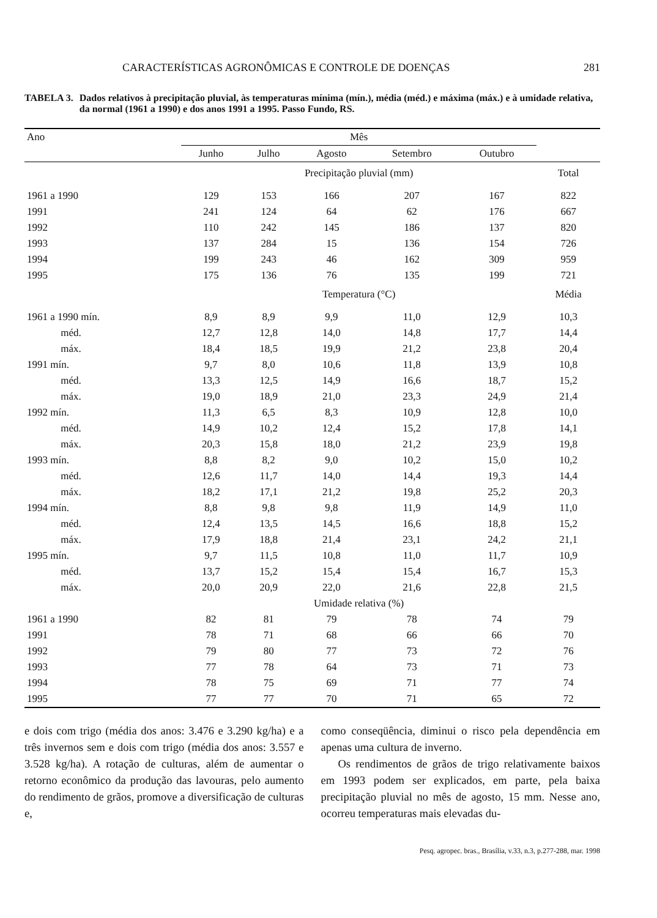CARACTERÍSTICAS AGRONÔMICAS E CONTROLE DE DOENÇAS 281
TABELA 3. Dados relativos à precipitação pluvial, às temperaturas mínima (mín.), média (méd.) e máxima (máx.) e à umidade relativa, da normal (1961 a 1990) e dos anos 1991 a 1995. Passo Fundo, RS.
| Ano | Mês | | | | | |
| --- | --- | --- | --- | --- | --- | --- |
| | Junho | Julho | Agosto | Setembro | Outubro | |
| | Precipitação pluvial (mm) | | | | | Total |
| 1961 a 1990 | 129 | 153 | 166 | 207 | 167 | 822 |
| 1991 | 241 | 124 | 64 | 62 | 176 | 667 |
| 1992 | 110 | 242 | 145 | 186 | 137 | 820 |
| 1993 | 137 | 284 | 15 | 136 | 154 | 726 |
| 1994 | 199 | 243 | 46 | 162 | 309 | 959 |
| 1995 | 175 | 136 | 76 | 135 | 199 | 721 |
| | Temperatura (°C) | | | | | Média |
| 1961 a 1990 mín. | 8,9 | 8,9 | 9,9 | 11,0 | 12,9 | 10,3 |
| méd. | 12,7 | 12,8 | 14,0 | 14,8 | 17,7 | 14,4 |
| máx. | 18,4 | 18,5 | 19,9 | 21,2 | 23,8 | 20,4 |
| 1991 mín. | 9,7 | 8,0 | 10,6 | 11,8 | 13,9 | 10,8 |
| méd. | 13,3 | 12,5 | 14,9 | 16,6 | 18,7 | 15,2 |
| máx. | 19,0 | 18,9 | 21,0 | 23,3 | 24,9 | 21,4 |
| 1992 mín. | 11,3 | 6,5 | 8,3 | 10,9 | 12,8 | 10,0 |
| méd. | 14,9 | 10,2 | 12,4 | 15,2 | 17,8 | 14,1 |
| máx. | 20,3 | 15,8 | 18,0 | 21,2 | 23,9 | 19,8 |
| 1993 mín. | 8,8 | 8,2 | 9,0 | 10,2 | 15,0 | 10,2 |
| méd. | 12,6 | 11,7 | 14,0 | 14,4 | 19,3 | 14,4 |
| máx. | 18,2 | 17,1 | 21,2 | 19,8 | 25,2 | 20,3 |
| 1994 mín. | 8,8 | 9,8 | 9,8 | 11,9 | 14,9 | 11,0 |
| méd. | 12,4 | 13,5 | 14,5 | 16,6 | 18,8 | 15,2 |
| máx. | 17,9 | 18,8 | 21,4 | 23,1 | 24,2 | 21,1 |
| 1995 mín. | 9,7 | 11,5 | 10,8 | 11,0 | 11,7 | 10,9 |
| méd. | 13,7 | 15,2 | 15,4 | 15,4 | 16,7 | 15,3 |
| máx. | 20,0 | 20,9 | 22,0 | 21,6 | 22,8 | 21,5 |
| | Umidade relativa (%) | | | | | |
| 1961 a 1990 | 82 | 81 | 79 | 78 | 74 | 79 |
| 1991 | 78 | 71 | 68 | 66 | 66 | 70 |
| 1992 | 79 | 80 | 77 | 73 | 72 | 76 |
| 1993 | 77 | 78 | 64 | 73 | 71 | 73 |
| 1994 | 78 | 75 | 69 | 71 | 77 | 74 |
| 1995 | 77 | 77 | 70 | 71 | 65 | 72 |
e dois com trigo (média dos anos: 3.476 e 3.290 kg/ha) e a três invernos sem e dois com trigo (média dos anos: 3.557 e 3.528 kg/ha). A rotação de culturas, além de aumentar o retorno econômico da produção das lavouras, pelo aumento do rendimento de grãos, promove a diversificação de culturas e,
como conseqüência, diminui o risco pela dependência em apenas uma cultura de inverno.
Os rendimentos de grãos de trigo relativamente baixos em 1993 podem ser explicados, em parte, pela baixa precipitação pluvial no mês de agosto, 15 mm. Nesse ano, ocorreu temperaturas mais elevadas du-
Pesq. agropec. bras., Brasília, v.33, n.3, p.277-288, mar. 1998